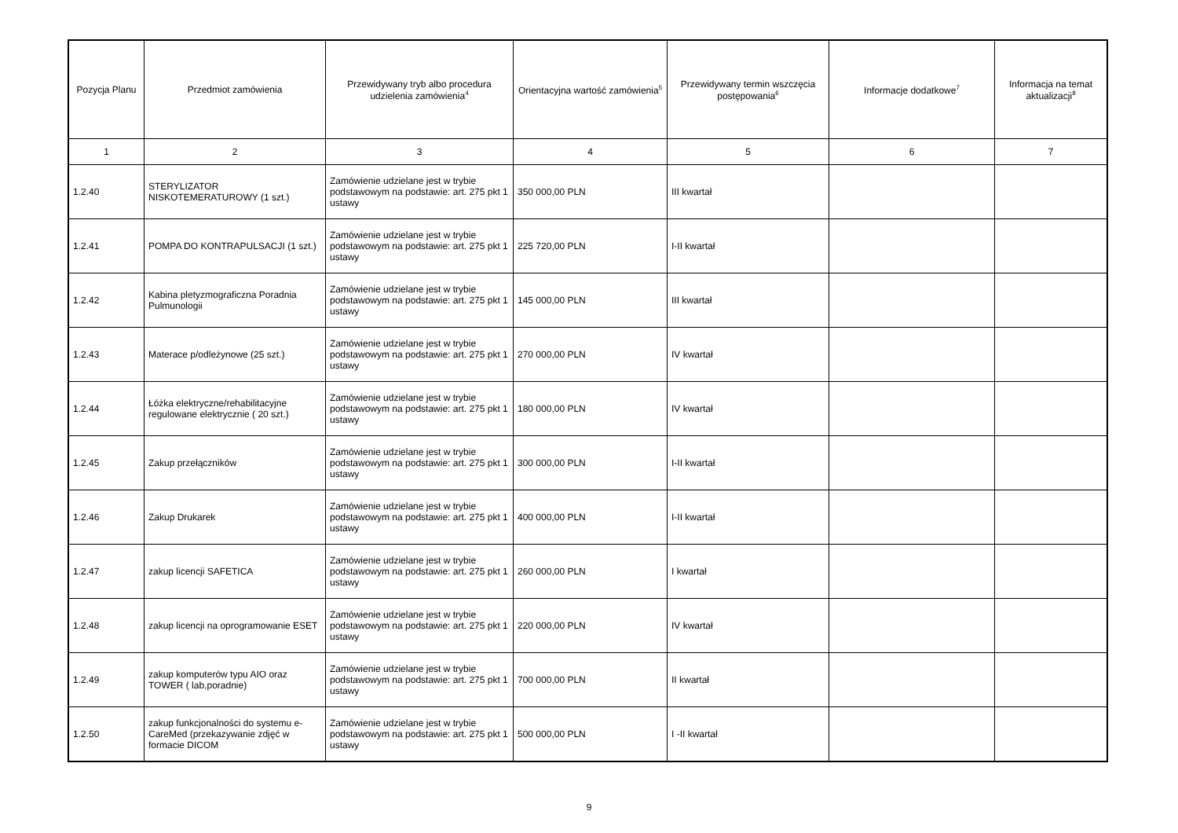| Pozycja Planu | Przedmiot zamówienia | Przewidywany tryb albo procedura udzielenia zamówienia<sup>4</sup> | Orientacyjna wartość zamówienia<sup>5</sup> | Przewidywany termin wszczęcia postępowania<sup>6</sup> | Informacje dodatkowe<sup>7</sup> | Informacja na temat aktualizacji<sup>8</sup> |
| --- | --- | --- | --- | --- | --- | --- |
| 1 | 2 | 3 | 4 | 5 | 6 | 7 |
| 1.2.40 | STERYLIZATOR NISKOTEMERATUROWY (1 szt.) | Zamówienie udzielane jest w trybie podstawowym na podstawie: art. 275 pkt 1 ustawy | 350 000,00 PLN | III kwartał | | |
| 1.2.41 | POMPA DO KONTRAPULSACJI (1 szt.) | Zamówienie udzielane jest w trybie podstawowym na podstawie: art. 275 pkt 1 ustawy | 225 720,00 PLN | I-II kwartał | | |
| 1.2.42 | Kabina pletyzmograficzna Poradnia Pulmunologii | Zamówienie udzielane jest w trybie podstawowym na podstawie: art. 275 pkt 1 ustawy | 145 000,00 PLN | III kwartał | | |
| 1.2.43 | Materace p/odleżynowe (25 szt.) | Zamówienie udzielane jest w trybie podstawowym na podstawie: art. 275 pkt 1 ustawy | 270 000,00 PLN | IV kwartał | | |
| 1.2.44 | Łóżka elektryczne/rehabilitacyjne regulowane elektrycznie ( 20 szt.) | Zamówienie udzielane jest w trybie podstawowym na podstawie: art. 275 pkt 1 ustawy | 180 000,00 PLN | IV kwartał | | |
| 1.2.45 | Zakup przełączników | Zamówienie udzielane jest w trybie podstawowym na podstawie: art. 275 pkt 1 ustawy | 300 000,00 PLN | I-II kwartał | | |
| 1.2.46 | Zakup Drukarek | Zamówienie udzielane jest w trybie podstawowym na podstawie: art. 275 pkt 1 ustawy | 400 000,00 PLN | I-II kwartał | | |
| 1.2.47 | zakup licencji SAFETICA | Zamówienie udzielane jest w trybie podstawowym na podstawie: art. 275 pkt 1 ustawy | 260 000,00 PLN | I kwartał | | |
| 1.2.48 | zakup licencji na oprogramowanie ESET | Zamówienie udzielane jest w trybie podstawowym na podstawie: art. 275 pkt 1 ustawy | 220 000,00 PLN | IV kwartał | | |
| 1.2.49 | zakup komputerów typu AIO oraz TOWER ( lab,poradnie) | Zamówienie udzielane jest w trybie podstawowym na podstawie: art. 275 pkt 1 ustawy | 700 000,00 PLN | II kwartał | | |
| 1.2.50 | zakup funkcjonalności do systemu e-CareMed (przekazywanie zdjęć w formacie DICOM | Zamówienie udzielane jest w trybie podstawowym na podstawie: art. 275 pkt 1 ustawy | 500 000,00 PLN | I -II kwartał | | |
9